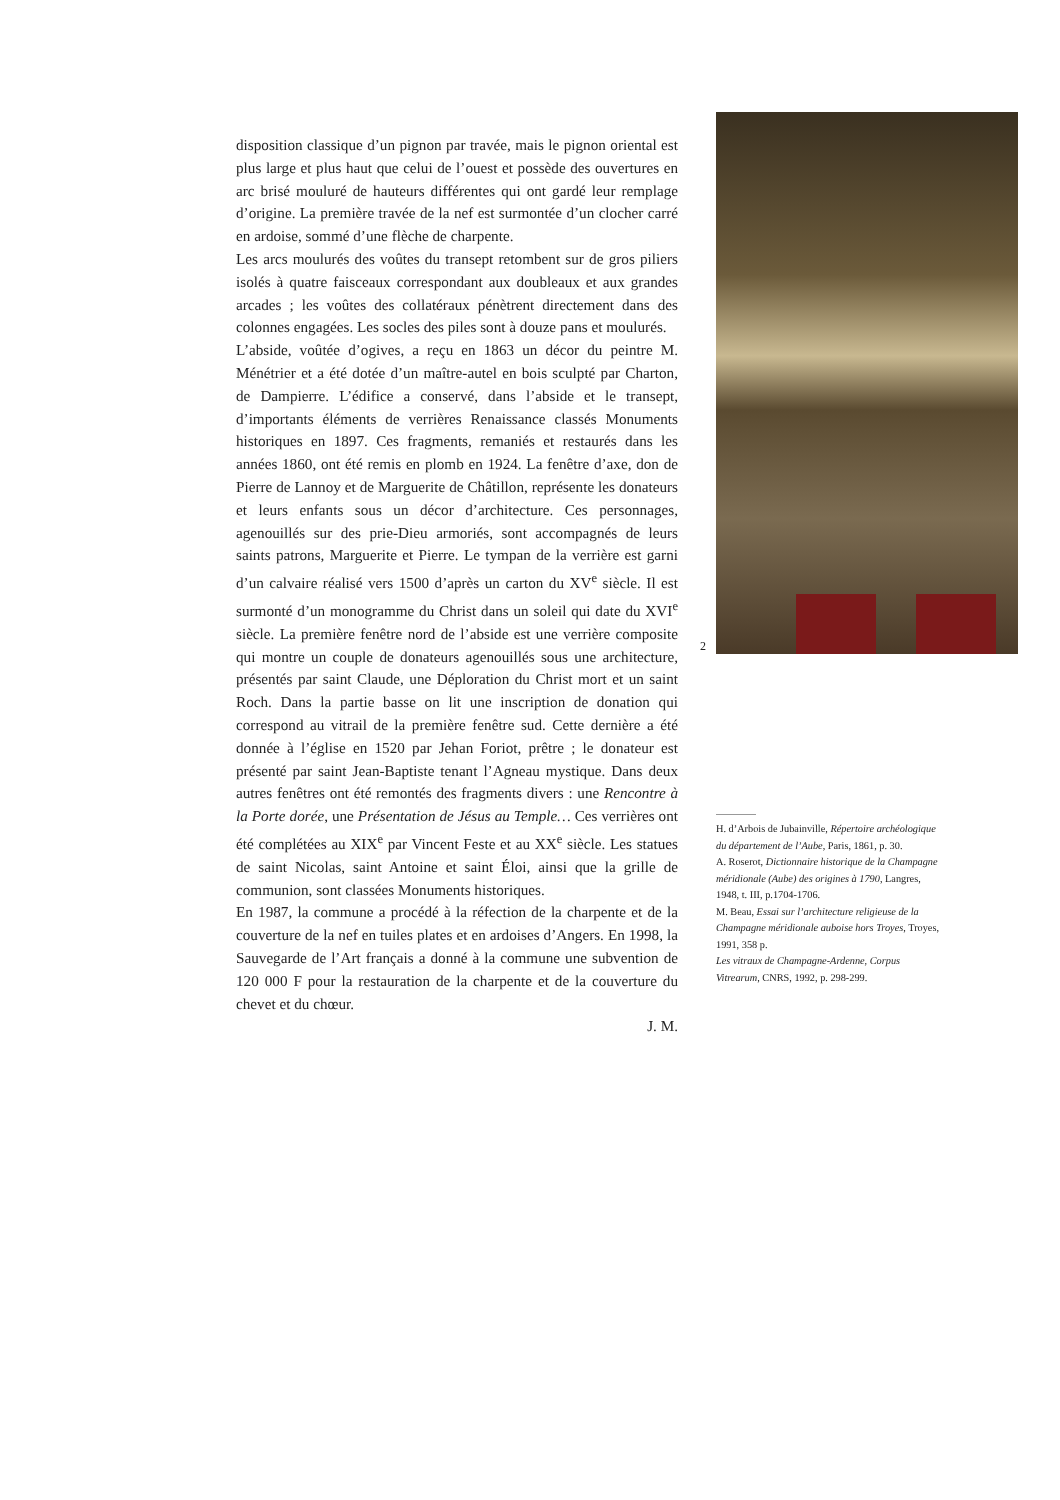disposition classique d’un pignon par travée, mais le pignon oriental est plus large et plus haut que celui de l’ouest et possède des ouvertures en arc brisé mouluré de hauteurs différentes qui ont gardé leur remplage d’origine. La première travée de la nef est surmontée d’un clocher carré en ardoise, sommé d’une flèche de charpente.
Les arcs moulurés des voûtes du transept retombent sur de gros piliers isolés à quatre faisceaux correspondant aux doubleaux et aux grandes arcades ; les voûtes des collatéraux pénètrent directement dans des colonnes engagées. Les socles des piles sont à douze pans et moulurés.
L’abside, voûtée d’ogives, a reçu en 1863 un décor du peintre M. Ménétrier et a été dotée d’un maître-autel en bois sculpté par Charton, de Dampierre. L’édifice a conservé, dans l’abside et le transept, d’importants éléments de verrières Renaissance classés Monuments historiques en 1897. Ces fragments, remaniés et restaurés dans les années 1860, ont été remis en plomb en 1924. La fenêtre d’axe, don de Pierre de Lannoy et de Marguerite de Châtillon, représente les donateurs et leurs enfants sous un décor d’architecture. Ces personnages, agenouillés sur des prie-Dieu armoriés, sont accompagnés de leurs saints patrons, Marguerite et Pierre. Le tympan de la verrière est garni d’un calvaire réalisé vers 1500 d’après un carton du XV<sup>e</sup> siècle. Il est surmonté d’un monogramme du Christ dans un soleil qui date du XVI<sup>e</sup> siècle. La première fenêtre nord de l’abside est une verrière composite qui montre un couple de donateurs agenouillés sous une architecture, présentés par saint Claude, une Déploration du Christ mort et un saint Roch. Dans la partie basse on lit une inscription de donation qui correspond au vitrail de la première fenêtre sud. Cette dernière a été donnée à l’église en 1520 par Jehan Foriot, prêtre ; le donateur est présenté par saint Jean-Baptiste tenant l’Agneau mystique. Dans deux autres fenêtres ont été remontés des fragments divers : une Rencontre à la Porte dorée, une Présentation de Jésus au Temple… Ces verrières ont été complétées au XIX<sup>e</sup> par Vincent Feste et au XX<sup>e</sup> siècle. Les statues de saint Nicolas, saint Antoine et saint Éloi, ainsi que la grille de communion, sont classées Monuments historiques.
En 1987, la commune a procédé à la réfection de la charpente et de la couverture de la nef en tuiles plates et en ardoises d’Angers. En 1998, la Sauvegarde de l’Art français a donné à la commune une subvention de 120 000 F pour la restauration de la charpente et de la couverture du chevet et du chœur.
J. M.
2
H. d’Arbois de Jubainville, Répertoire archéologique du département de l’Aube, Paris, 1861, p. 30.
A. Roserot, Dictionnaire historique de la Champagne méridionale (Aube) des origines à 1790, Langres, 1948, t. III, p.1704-1706.
M. Beau, Essai sur l’architecture religieuse de la Champagne méridionale auboise hors Troyes, Troyes, 1991, 358 p.
Les vitraux de Champagne-Ardenne, Corpus Vitrearum, CNRS, 1992, p. 298-299.